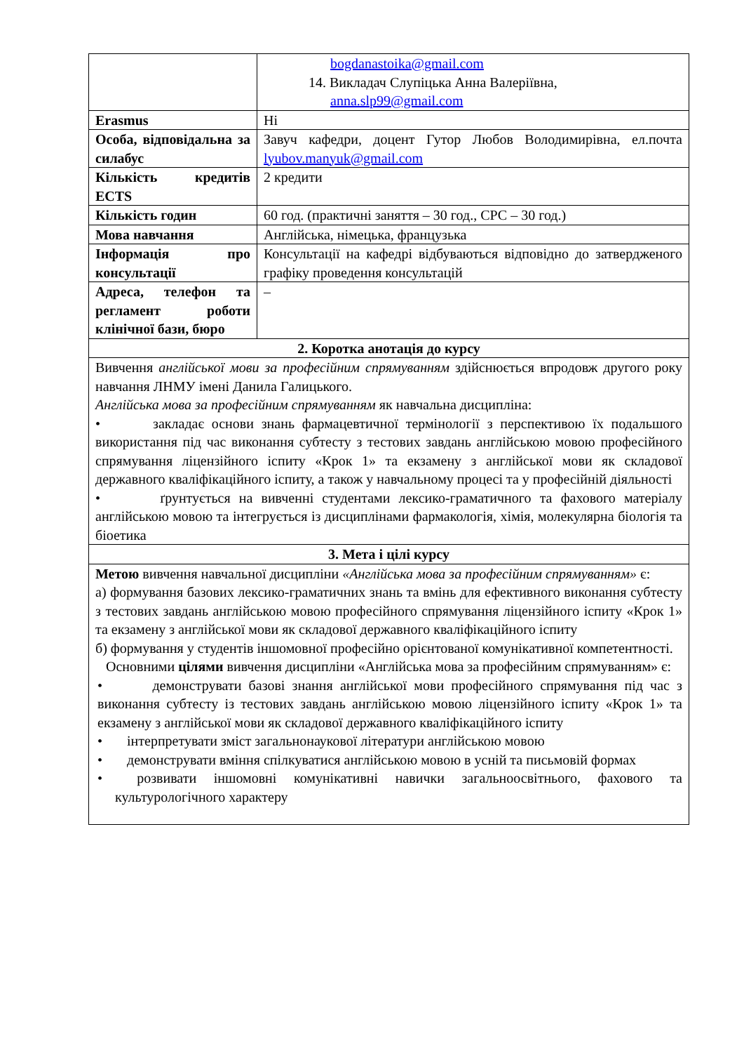| | bogdanastoika@gmail.com 14. Викладач Слупіцька Анна Валеріївна, anna.slp99@gmail.com |
| Erasmus | Ні |
| Особа, відповідальна за силабус | Завуч кафедри, доцент Гутор Любов Володимирівна, ел.почта lyubov.manyuk@gmail.com |
| Кількість кредитів ECTS | 2 кредити |
| Кількість годин | 60 год. (практичні заняття – 30 год., СРС – 30 год.) |
| Мова навчання | Англійська, німецька, французька |
| Інформація про консультації | Консультації на кафедрі відбуваються відповідно до затвердженого графіку проведення консультацій |
| Адреса, телефон та регламент роботи клінічної бази, бюро | – |
| 2. Коротка анотація до курсу | |
| Вивчення англійської мови за професійним спрямуванням здійснюється впродовж другого року навчання ЛНМУ імені Данила Галицького. Англійська мова за професійним спрямуванням як навчальна дисципліна: • закладає основи знань фармацевтичної термінології з перспективою їх подальшого використання під час виконання субтесту з тестових завдань англійською мовою професійного спрямування ліцензійного іспиту «Крок 1» та екзамену з англійської мови як складової державного кваліфікаційного іспиту, а також у навчальному процесі та у професійній діяльності • ґрунтується на вивченні студентами лексико-граматичного та фахового матеріалу англійською мовою та інтегрується із дисциплінами фармакологія, хімія, молекулярна біологія та біоетика | |
| 3. Мета і цілі курсу | |
| Метою вивчення навчальної дисципліни «Англійська мова за професійним спрямуванням» є: а) формування базових лексико-граматичних знань та вмінь для ефективного виконання субтесту з тестових завдань англійською мовою професійного спрямування ліцензійного іспиту «Крок 1» та екзамену з англійської мови як складової державного кваліфікаційного іспиту б) формування у студентів іншомовної професійно орієнтованої комунікативної компетентності. Основними цілями вивчення дисципліни «Англійська мова за професійним спрямуванням» є: • демонструвати базові знання англійської мови професійного спрямування під час з виконання субтесту із тестових завдань англійською мовою ліцензійного іспиту «Крок 1» та екзамену з англійської мови як складової державного кваліфікаційного іспиту • інтерпретувати зміст загальнонаукової літератури англійською мовою • демонструвати вміння спілкуватися англійською мовою в усній та письмовій формах • розвивати іншомовні комунікативні навички загальноосвітнього, фахового та культурологічного характеру | |